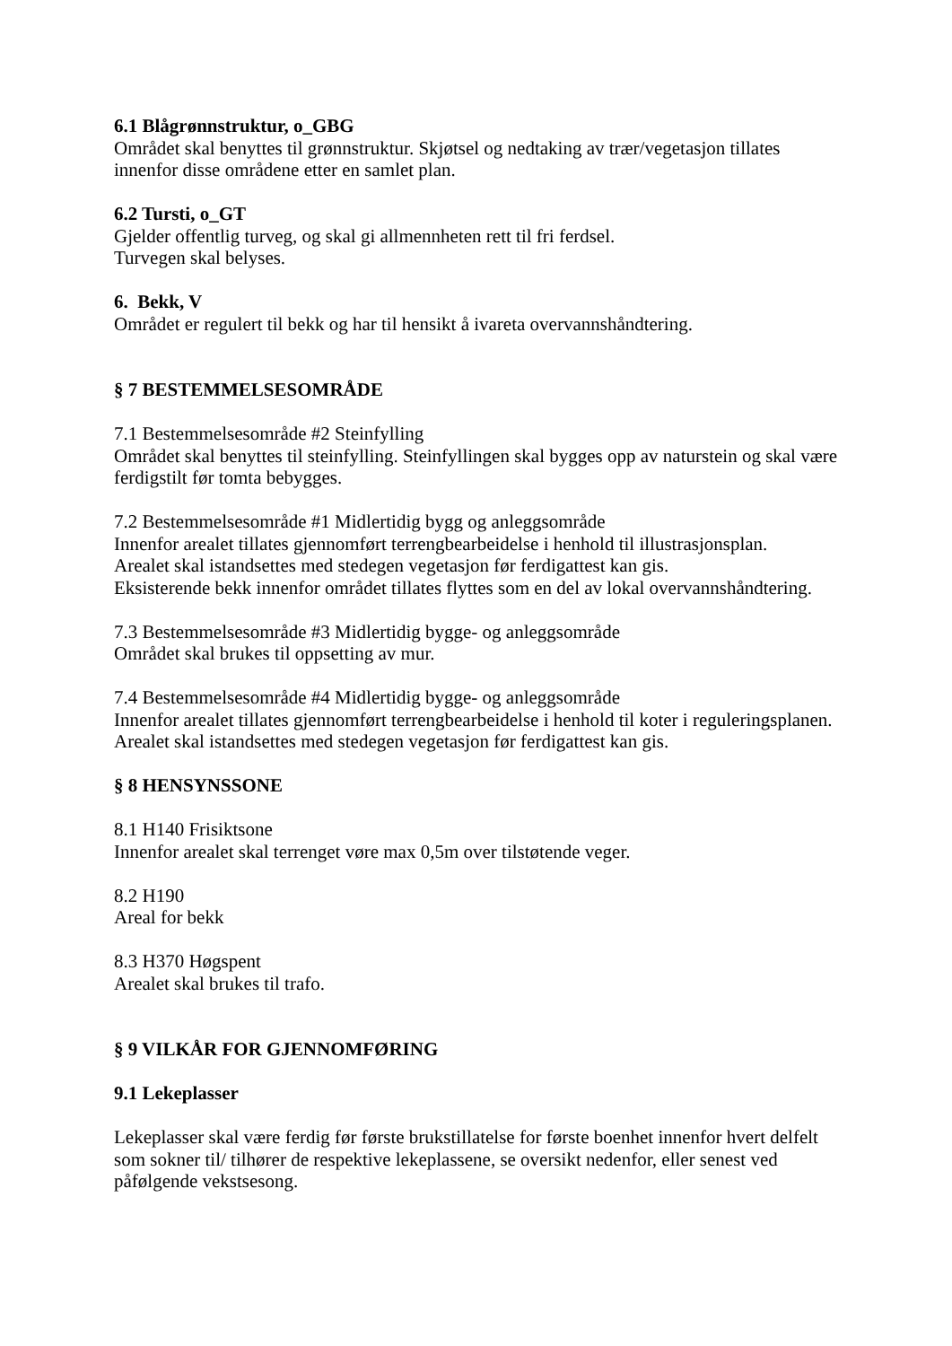6.1 Blågrønnstruktur, o_GBG
Området skal benyttes til grønnstruktur. Skjøtsel og nedtaking av trær/vegetasjon tillates innenfor disse områdene etter en samlet plan.
6.2 Tursti, o_GT
Gjelder offentlig turveg, og skal gi allmennheten rett til fri ferdsel.
Turvegen skal belyses.
6. Bekk, V
Området er regulert til bekk og har til hensikt å ivareta overvannshåndtering.
§ 7 BESTEMMELSESOMRÅDE
7.1 Bestemmelsesområde #2 Steinfylling
Området skal benyttes til steinfylling. Steinfyllingen skal bygges opp av naturstein og skal være ferdigstilt før tomta bebygges.
7.2 Bestemmelsesområde #1 Midlertidig bygg og anleggsområde
Innenfor arealet tillates gjennomført terrengbearbeidelse i henhold til illustrasjonsplan.
Arealet skal istandsettes med stedegen vegetasjon før ferdigattest kan gis.
Eksisterende bekk innenfor området tillates flyttes som en del av lokal overvannshåndtering.
7.3 Bestemmelsesområde #3 Midlertidig bygge- og anleggsområde
Området skal brukes til oppsetting av mur.
7.4 Bestemmelsesområde #4 Midlertidig bygge- og anleggsområde
Innenfor arealet tillates gjennomført terrengbearbeidelse i henhold til koter i reguleringsplanen.
Arealet skal istandsettes med stedegen vegetasjon før ferdigattest kan gis.
§ 8 HENSYNSSONE
8.1 H140 Frisiktsone
Innenfor arealet skal terrenget vøre max 0,5m over tilstøtende veger.
8.2 H190
Areal for bekk
8.3 H370 Høgspent
Arealet skal brukes til trafo.
§ 9 VILKÅR FOR GJENNOMFØRING
9.1 Lekeplasser
Lekeplasser skal være ferdig før første brukstillatelse for første boenhet innenfor hvert delfelt som sokner til/ tilhører de respektive lekeplassene, se oversikt nedenfor, eller senest ved påfølgende vekstsesong.